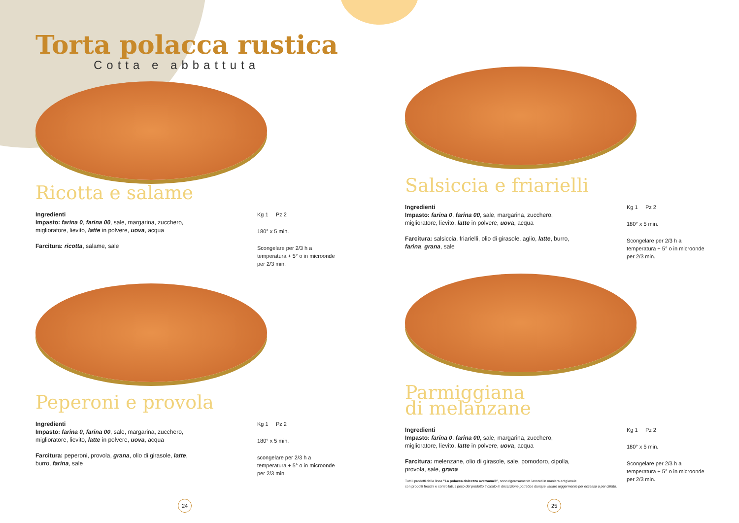Torta polacca rustica
Cotta e abbattuta
Ricotta e salame
Ingredienti
Impasto: farina 0, farina 00, sale, margarina, zucchero, miglioratore, lievito, latte in polvere, uova, acqua
Farcitura: ricotta, salame, sale
Kg 1 Pz 2
180° x 5 min.
Scongelare per 2/3 h a temperatura + 5° o in microonde per 2/3 min.
Salsiccia e friarielli
Ingredienti
Impasto: farina 0, farina 00, sale, margarina, zucchero, miglioratore, lievito, latte in polvere, uova, acqua
Farcitura: salsiccia, friarielli, olio di girasole, aglio, latte, burro, farina, grana, sale
Kg 1 Pz 2
180° x 5 min.
Scongelare per 2/3 h a temperatura + 5° o in microonde per 2/3 min.
Peperoni e provola
Ingredienti
Impasto: farina 0, farina 00, sale, margarina, zucchero, miglioratore, lievito, latte in polvere, uova, acqua
Farcitura: peperoni, provola, grana, olio di girasole, latte, burro, farina, sale
Kg 1 Pz 2
180° x 5 min.
scongelare per 2/3 h a temperatura + 5° o in microonde per 2/3 min.
Parmiggiana
di melanzane
Ingredienti
Impasto: farina 0, farina 00, sale, margarina, zucchero, miglioratore, lievito, latte in polvere, uova, acqua
Farcitura: melenzane, olio di girasole, sale, pomodoro, cipolla, provola, sale, grana
Kg 1 Pz 2
180° x 5 min.
Scongelare per 2/3 h a temperatura + 5° o in microonde per 2/3 min.
Tutti i prodotti della linea "La polacca dolcezza aversana®", sono rigorosamente lavorati in maniera artigianale
con prodotti freschi e controllati, il peso del prodotto indicato in descrizione potrebbe dunque variare leggermente per eccesso o per difetto.
24 25